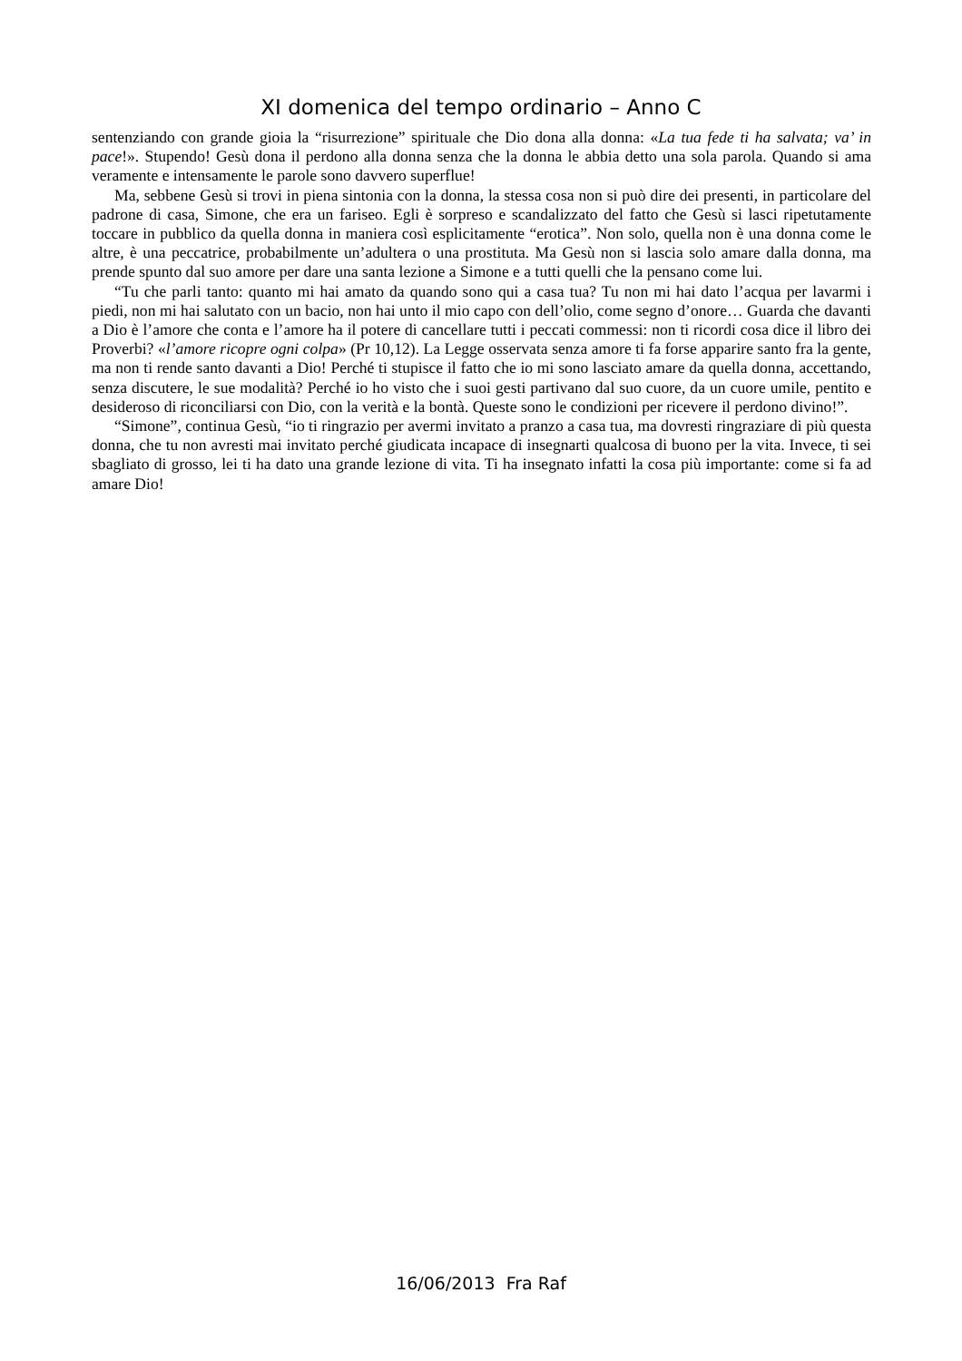XI domenica del tempo ordinario – Anno C
sentenziando con grande gioia la “risurrezione” spirituale che Dio dona alla donna: «La tua fede ti ha salvata; va’ in pace!». Stupendo! Gesù dona il perdono alla donna senza che la donna le abbia detto una sola parola. Quando si ama veramente e intensamente le parole sono davvero superflue!
Ma, sebbene Gesù si trovi in piena sintonia con la donna, la stessa cosa non si può dire dei presenti, in particolare del padrone di casa, Simone, che era un fariseo. Egli è sorpreso e scandalizzato del fatto che Gesù si lasci ripetutamente toccare in pubblico da quella donna in maniera così esplicitamente “erotica”. Non solo, quella non è una donna come le altre, è una peccatrice, probabilmente un’adultera o una prostituta. Ma Gesù non si lascia solo amare dalla donna, ma prende spunto dal suo amore per dare una santa lezione a Simone e a tutti quelli che la pensano come lui.
“Tu che parli tanto: quanto mi hai amato da quando sono qui a casa tua? Tu non mi hai dato l’acqua per lavarmi i piedi, non mi hai salutato con un bacio, non hai unto il mio capo con dell’olio, come segno d’onore… Guarda che davanti a Dio è l’amore che conta e l’amore ha il potere di cancellare tutti i peccati commessi: non ti ricordi cosa dice il libro dei Proverbi? «l’amore ricopre ogni colpa» (Pr 10,12). La Legge osservata senza amore ti fa forse apparire santo fra la gente, ma non ti rende santo davanti a Dio! Perché ti stupisce il fatto che io mi sono lasciato amare da quella donna, accettando, senza discutere, le sue modalità? Perché io ho visto che i suoi gesti partivano dal suo cuore, da un cuore umile, pentito e desideroso di riconciliarsi con Dio, con la verità e la bontà. Queste sono le condizioni per ricevere il perdono divino!”.
“Simone”, continua Gesù, “io ti ringrazio per avermi invitato a pranzo a casa tua, ma dovresti ringraziare di più questa donna, che tu non avresti mai invitato perché giudicata incapace di insegnarti qualcosa di buono per la vita. Invece, ti sei sbagliato di grosso, lei ti ha dato una grande lezione di vita. Ti ha insegnato infatti la cosa più importante: come si fa ad amare Dio!
16/06/2013 Fra Raf